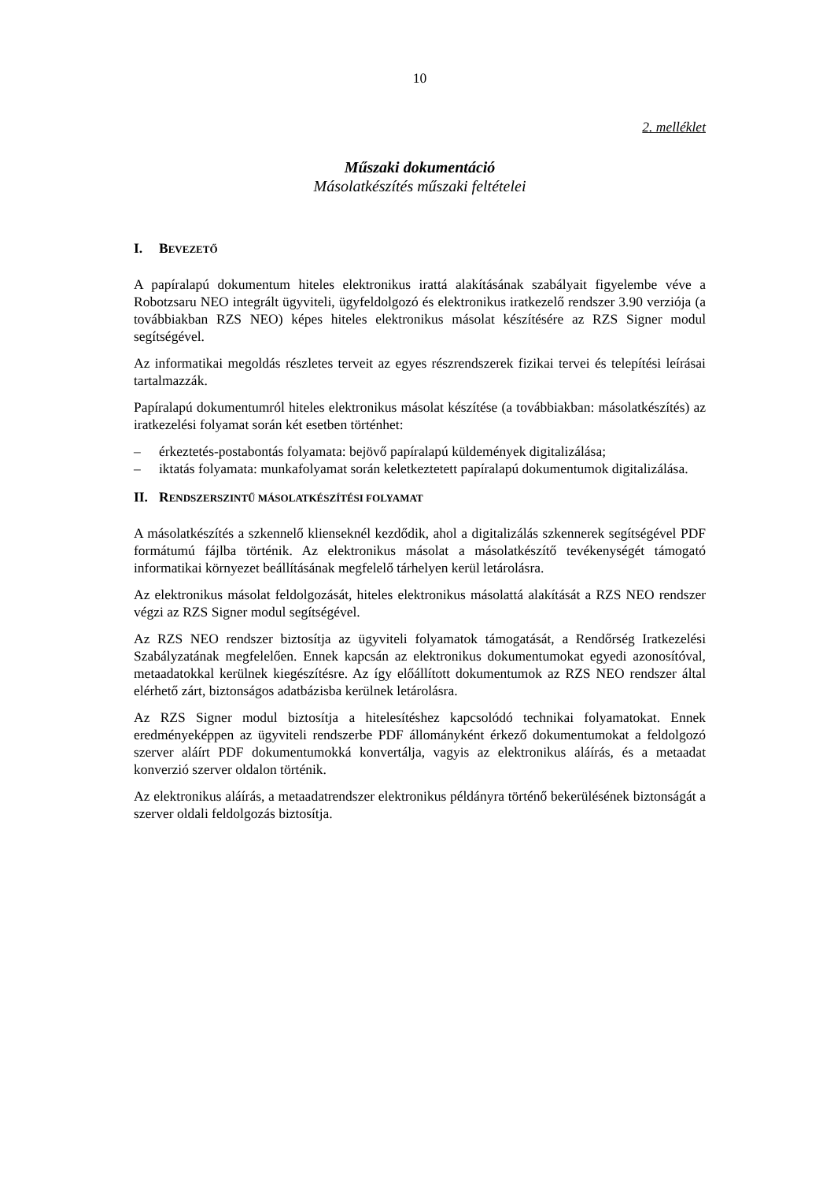10
2. melléklet
Műszaki dokumentáció
Másolatkészítés műszaki feltételei
I. BEVEZETŐ
A papíralapú dokumentum hiteles elektronikus irattá alakításának szabályait figyelembe véve a Robotzsaru NEO integrált ügyviteli, ügyfeldolgozó és elektronikus iratkezelő rendszer 3.90 verziója (a továbbiakban RZS NEO) képes hiteles elektronikus másolat készítésére az RZS Signer modul segítségével.
Az informatikai megoldás részletes terveit az egyes részrendszerek fizikai tervei és telepítési leírásai tartalmazzák.
Papíralapú dokumentumról hiteles elektronikus másolat készítése (a továbbiakban: másolatkészítés) az iratkezelési folyamat során két esetben történhet:
– érkeztetés-postabontás folyamata: bejövő papíralapú küldemények digitalizálása;
– iktatás folyamata: munkafolyamat során keletkeztetett papíralapú dokumentumok digitalizálása.
II. RENDSZERSZINTŰ MÁSOLATKÉSZÍTÉSI FOLYAMAT
A másolatkészítés a szkennelő klienseknél kezdődik, ahol a digitalizálás szkennerek segítségével PDF formátumú fájlba történik. Az elektronikus másolat a másolatkészítő tevékenységét támogató informatikai környezet beállításának megfelelő tárhelyen kerül letárolásra.
Az elektronikus másolat feldolgozását, hiteles elektronikus másolattá alakítását a RZS NEO rendszer végzi az RZS Signer modul segítségével.
Az RZS NEO rendszer biztosítja az ügyviteli folyamatok támogatását, a Rendőrség Iratkezelési Szabályzatának megfelelően. Ennek kapcsán az elektronikus dokumentumokat egyedi azonosítóval, metaadatokkal kerülnek kiegészítésre. Az így előállított dokumentumok az RZS NEO rendszer által elérhető zárt, biztonságos adatbázisba kerülnek letárolásra.
Az RZS Signer modul biztosítja a hitelesítéshez kapcsolódó technikai folyamatokat. Ennek eredményeképpen az ügyviteli rendszerbe PDF állományként érkező dokumentumokat a feldolgozó szerver aláírt PDF dokumentumokká konvertálja, vagyis az elektronikus aláírás, és a metaadat konverzió szerver oldalon történik.
Az elektronikus aláírás, a metaadatrendszer elektronikus példányra történő bekerülésének biztonságát a szerver oldali feldolgozás biztosítja.